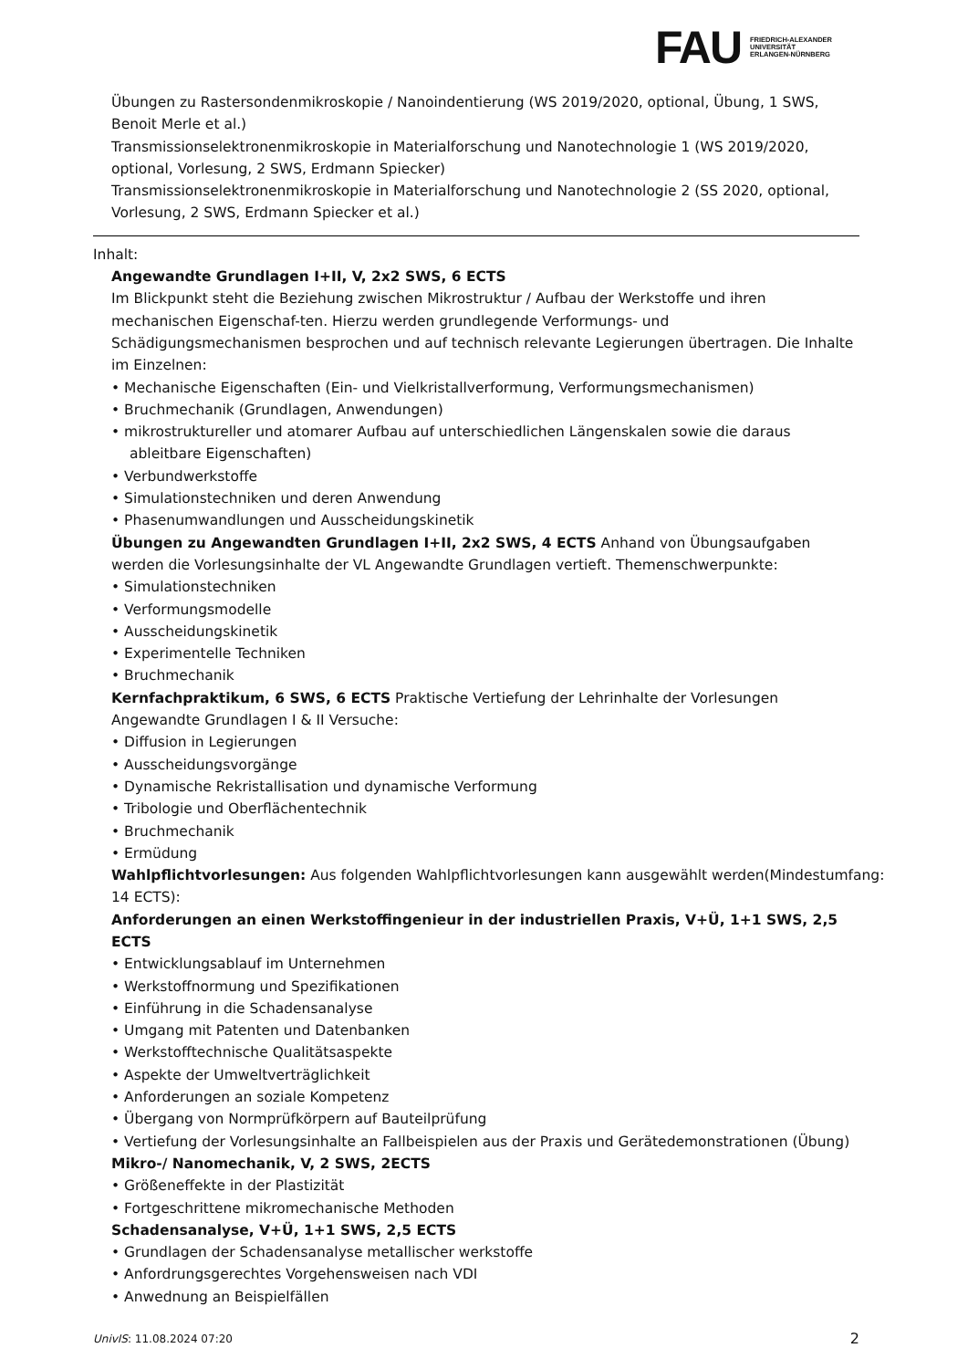FAU
FRIEDRICH-ALEXANDER
UNIVERSITÄT
ERLANGEN-NÜRNBERG
Übungen zu Rastersondenmikroskopie / Nanoindentierung (WS 2019/2020, optional, Übung, 1 SWS, Benoit Merle et al.)
Transmissionselektronenmikroskopie in Materialforschung und Nanotechnologie 1 (WS 2019/2020, optional, Vorlesung, 2 SWS, Erdmann Spiecker)
Transmissionselektronenmikroskopie in Materialforschung und Nanotechnologie 2 (SS 2020, optional, Vorlesung, 2 SWS, Erdmann Spiecker et al.)
Inhalt:
Angewandte Grundlagen I+II, V, 2x2 SWS, 6 ECTS
Im Blickpunkt steht die Beziehung zwischen Mikrostruktur / Aufbau der Werkstoffe und ihren mechanischen Eigenschaf-ten. Hierzu werden grundlegende Verformungs- und Schädigungsmechanismen besprochen und auf technisch relevante Legierungen übertragen. Die Inhalte im Einzelnen:
• Mechanische Eigenschaften (Ein- und Vielkristallverformung, Verformungsmechanismen)
• Bruchmechanik (Grundlagen, Anwendungen)
• mikrostruktureller und atomarer Aufbau auf unterschiedlichen Längenskalen sowie die daraus ableitbare Eigenschaften)
• Verbundwerkstoffe
• Simulationstechniken und deren Anwendung
• Phasenumwandlungen und Ausscheidungskinetik
Übungen zu Angewandten Grundlagen I+II, 2x2 SWS, 4 ECTS Anhand von Übungsaufgaben werden die Vorlesungsinhalte der VL Angewandte Grundlagen vertieft. Themenschwerpunkte:
• Simulationstechniken
• Verformungsmodelle
• Ausscheidungskinetik
• Experimentelle Techniken
• Bruchmechanik
Kernfachpraktikum, 6 SWS, 6 ECTS Praktische Vertiefung der Lehrinhalte der Vorlesungen Angewandte Grundlagen I & II Versuche:
• Diffusion in Legierungen
• Ausscheidungsvorgänge
• Dynamische Rekristallisation und dynamische Verformung
• Tribologie und Oberflächentechnik
• Bruchmechanik
• Ermüdung
Wahlpflichtvorlesungen: Aus folgenden Wahlpflichtvorlesungen kann ausgewählt werden(Mindestumfang: 14 ECTS):
Anforderungen an einen Werkstoffingenieur in der industriellen Praxis, V+Ü, 1+1 SWS, 2,5 ECTS
• Entwicklungsablauf im Unternehmen
• Werkstoffnormung und Spezifikationen
• Einführung in die Schadensanalyse
• Umgang mit Patenten und Datenbanken
• Werkstofftechnische Qualitätsaspekte
• Aspekte der Umweltverträglichkeit
• Anforderungen an soziale Kompetenz
• Übergang von Normprüfkörpern auf Bauteilprüfung
• Vertiefung der Vorlesungsinhalte an Fallbeispielen aus der Praxis und Gerätedemonstrationen (Übung)
Mikro-/ Nanomechanik, V, 2 SWS, 2ECTS
• Größeneffekte in der Plastizität
• Fortgeschrittene mikromechanische Methoden
Schadensanalyse, V+Ü, 1+1 SWS, 2,5 ECTS
• Grundlagen der Schadensanalyse metallischer werkstoffe
• Anfordrungsgerechtes Vorgehensweisen nach VDI
• Anwednung an Beispielfällen
UnivIS: 11.08.2024 07:20 2